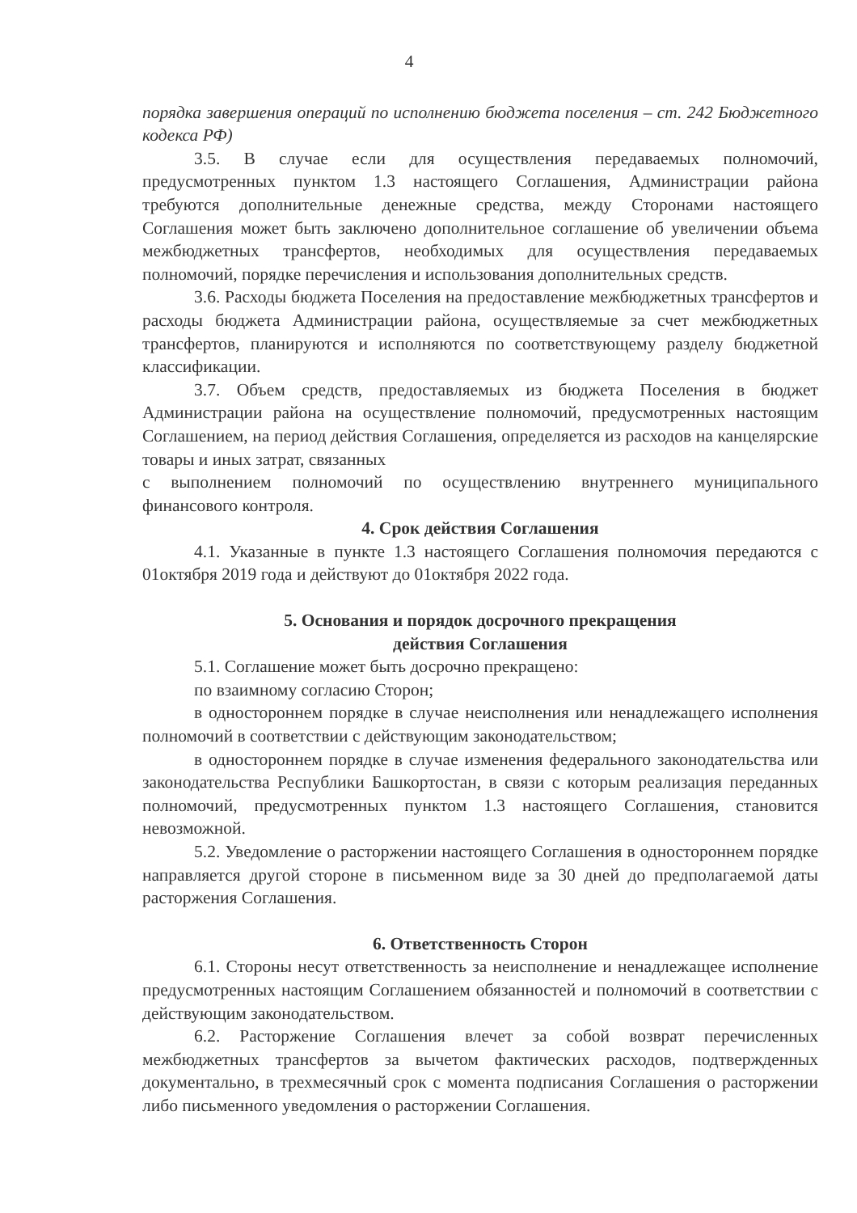4
порядка завершения операций по исполнению бюджета поселения – ст. 242 Бюджетного кодекса РФ)
3.5. В случае если для осуществления передаваемых полномочий, предусмотренных пунктом 1.3 настоящего Соглашения, Администрации района требуются дополнительные денежные средства, между Сторонами настоящего Соглашения может быть заключено дополнительное соглашение об увеличении объема межбюджетных трансфертов, необходимых для осуществления передаваемых полномочий, порядке перечисления и использования дополнительных средств.
3.6. Расходы бюджета Поселения на предоставление межбюджетных трансфертов и расходы бюджета Администрации района, осуществляемые за счет межбюджетных трансфертов, планируются и исполняются по соответствующему разделу бюджетной классификации.
3.7. Объем средств, предоставляемых из бюджета Поселения в бюджет Администрации района на осуществление полномочий, предусмотренных настоящим Соглашением, на период действия Соглашения, определяется из расходов на канцелярские товары и иных затрат, связанных
с выполнением полномочий по осуществлению внутреннего муниципального финансового контроля.
4. Срок действия Соглашения
4.1. Указанные в пункте 1.3 настоящего Соглашения полномочия передаются с 01октября 2019 года и действуют до 01октября 2022 года.
5. Основания и порядок досрочного прекращения
действия Соглашения
5.1. Соглашение может быть досрочно прекращено:
по взаимному согласию Сторон;
в одностороннем порядке в случае неисполнения или ненадлежащего исполнения полномочий в соответствии с действующим законодательством;
в одностороннем порядке в случае изменения федерального законодательства или законодательства Республики Башкортостан, в связи с которым реализация переданных полномочий, предусмотренных пунктом 1.3 настоящего Соглашения, становится невозможной.
5.2. Уведомление о расторжении настоящего Соглашения в одностороннем порядке направляется другой стороне в письменном виде за 30 дней до предполагаемой даты расторжения Соглашения.
6. Ответственность Сторон
6.1. Стороны несут ответственность за неисполнение и ненадлежащее исполнение предусмотренных настоящим Соглашением обязанностей и полномочий в соответствии с действующим законодательством.
6.2. Расторжение Соглашения влечет за собой возврат перечисленных межбюджетных трансфертов за вычетом фактических расходов, подтвержденных документально, в трехмесячный срок с момента подписания Соглашения о расторжении либо письменного уведомления о расторжении Соглашения.